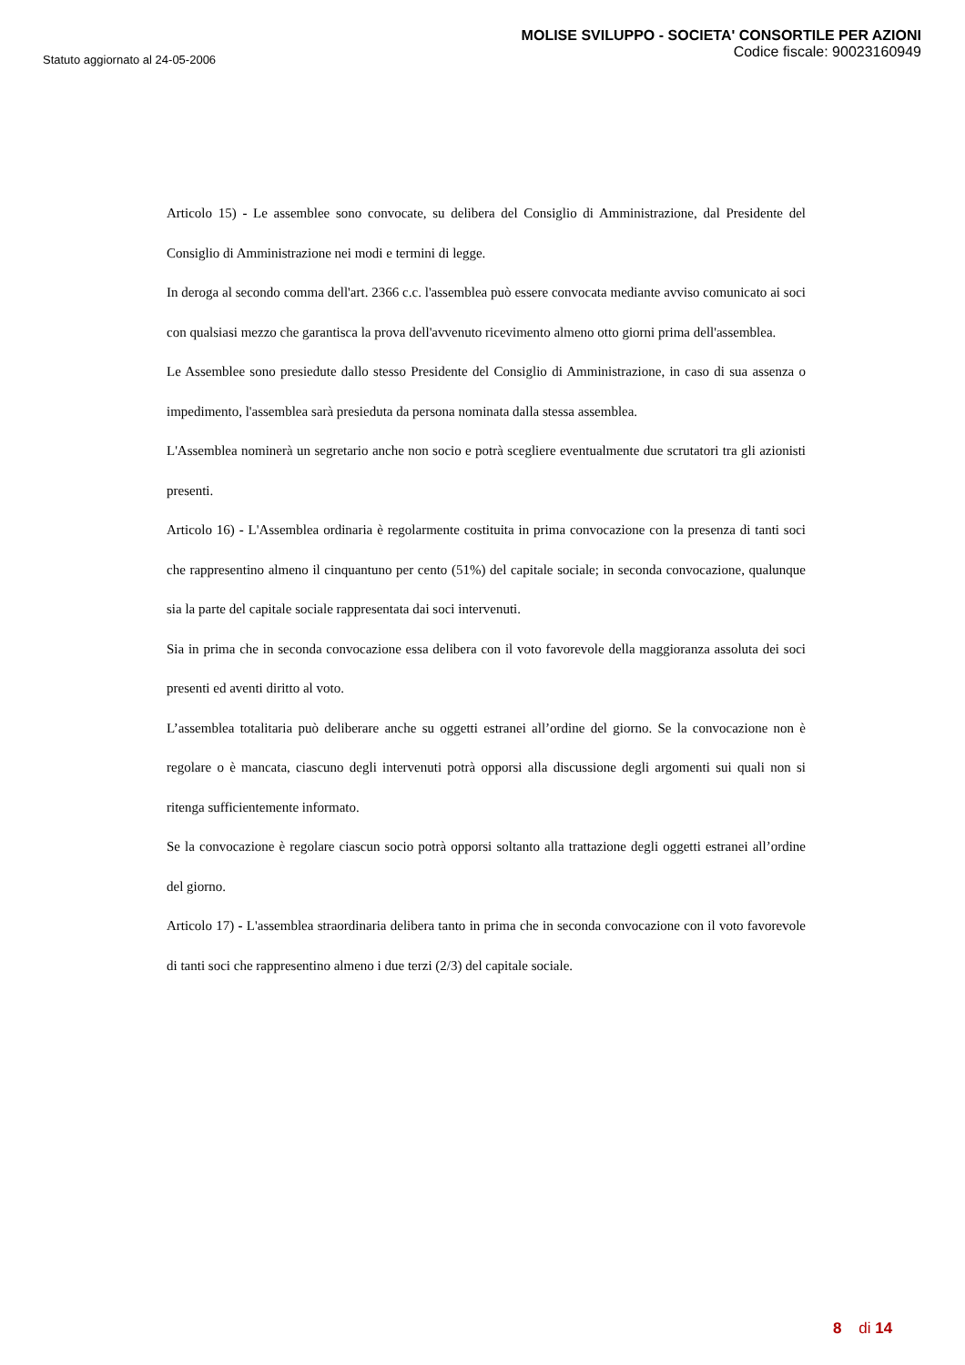Statuto aggiornato al 24-05-2006
MOLISE SVILUPPO - SOCIETA' CONSORTILE PER AZIONI
Codice fiscale: 90023160949
Articolo 15) - Le assemblee sono convocate, su delibera del Consiglio di Amministrazione, dal Presidente del Consiglio di Amministrazione nei modi e termini di legge.
In deroga al secondo comma dell'art. 2366 c.c. l'assemblea può essere convocata mediante avviso comunicato ai soci con qualsiasi mezzo che garantisca la prova dell'avvenuto ricevimento almeno otto giorni prima dell'assemblea.
Le Assemblee sono presiedute dallo stesso Presidente del Consiglio di Amministrazione, in caso di sua assenza o impedimento, l'assemblea sarà presieduta da persona nominata dalla stessa assemblea.
L'Assemblea nominerà un segretario anche non socio e potrà scegliere eventualmente due scrutatori tra gli azionisti presenti.
Articolo 16) - L'Assemblea ordinaria è regolarmente costituita in prima convocazione con la presenza di tanti soci che rappresentino almeno il cinquantuno per cento (51%) del capitale sociale; in seconda convocazione, qualunque sia la parte del capitale sociale rappresentata dai soci intervenuti.
Sia in prima che in seconda convocazione essa delibera con il voto favorevole della maggioranza assoluta dei soci presenti ed aventi diritto al voto.
L’assemblea totalitaria può deliberare anche su oggetti estranei all’ordine del giorno. Se la convocazione non è regolare o è mancata, ciascuno degli intervenuti potrà opporsi alla discussione degli argomenti sui quali non si ritenga sufficientemente informato.
Se la convocazione è regolare ciascun socio potrà opporsi soltanto alla trattazione degli oggetti estranei all’ordine del giorno.
Articolo 17) - L'assemblea straordinaria delibera tanto in prima che in seconda convocazione con il voto favorevole di tanti soci che rappresentino almeno i due terzi (2/3) del capitale sociale.
8 di 14